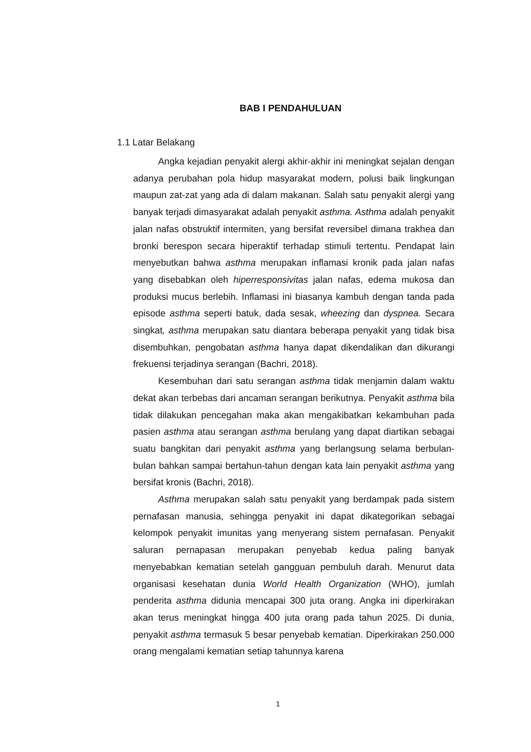BAB I PENDAHULUAN
1.1 Latar Belakang
Angka kejadian penyakit alergi akhir-akhir ini meningkat sejalan dengan adanya perubahan pola hidup masyarakat modern, polusi baik lingkungan maupun zat-zat yang ada di dalam makanan. Salah satu penyakit alergi yang banyak terjadi dimasyarakat adalah penyakit asthma. Asthma adalah penyakit jalan nafas obstruktif intermiten, yang bersifat reversibel dimana trakhea dan bronki berespon secara hiperaktif terhadap stimuli tertentu. Pendapat lain menyebutkan bahwa asthma merupakan inflamasi kronik pada jalan nafas yang disebabkan oleh hiperresponsivitas jalan nafas, edema mukosa dan produksi mucus berlebih. Inflamasi ini biasanya kambuh dengan tanda pada episode asthma seperti batuk, dada sesak, wheezing dan dyspnea. Secara singkat, asthma merupakan satu diantara beberapa penyakit yang tidak bisa disembuhkan, pengobatan asthma hanya dapat dikendalikan dan dikurangi frekuensi terjadinya serangan (Bachri, 2018).
Kesembuhan dari satu serangan asthma tidak menjamin dalam waktu dekat akan terbebas dari ancaman serangan berikutnya. Penyakit asthma bila tidak dilakukan pencegahan maka akan mengakibatkan kekambuhan pada pasien asthma atau serangan asthma berulang yang dapat diartikan sebagai suatu bangkitan dari penyakit asthma yang berlangsung selama berbulan-bulan bahkan sampai bertahun-tahun dengan kata lain penyakit asthma yang bersifat kronis (Bachri, 2018).
Asthma merupakan salah satu penyakit yang berdampak pada sistem pernafasan manusia, sehingga penyakit ini dapat dikategorikan sebagai kelompok penyakit imunitas yang menyerang sistem pernafasan. Penyakit saluran pernapasan merupakan penyebab kedua paling banyak menyebabkan kematian setelah gangguan pembuluh darah. Menurut data organisasi kesehatan dunia World Health Organization (WHO), jumlah penderita asthma didunia mencapai 300 juta orang. Angka ini diperkirakan akan terus meningkat hingga 400 juta orang pada tahun 2025. Di dunia, penyakit asthma termasuk 5 besar penyebab kematian. Diperkirakan 250.000 orang mengalami kematian setiap tahunnya karena
1